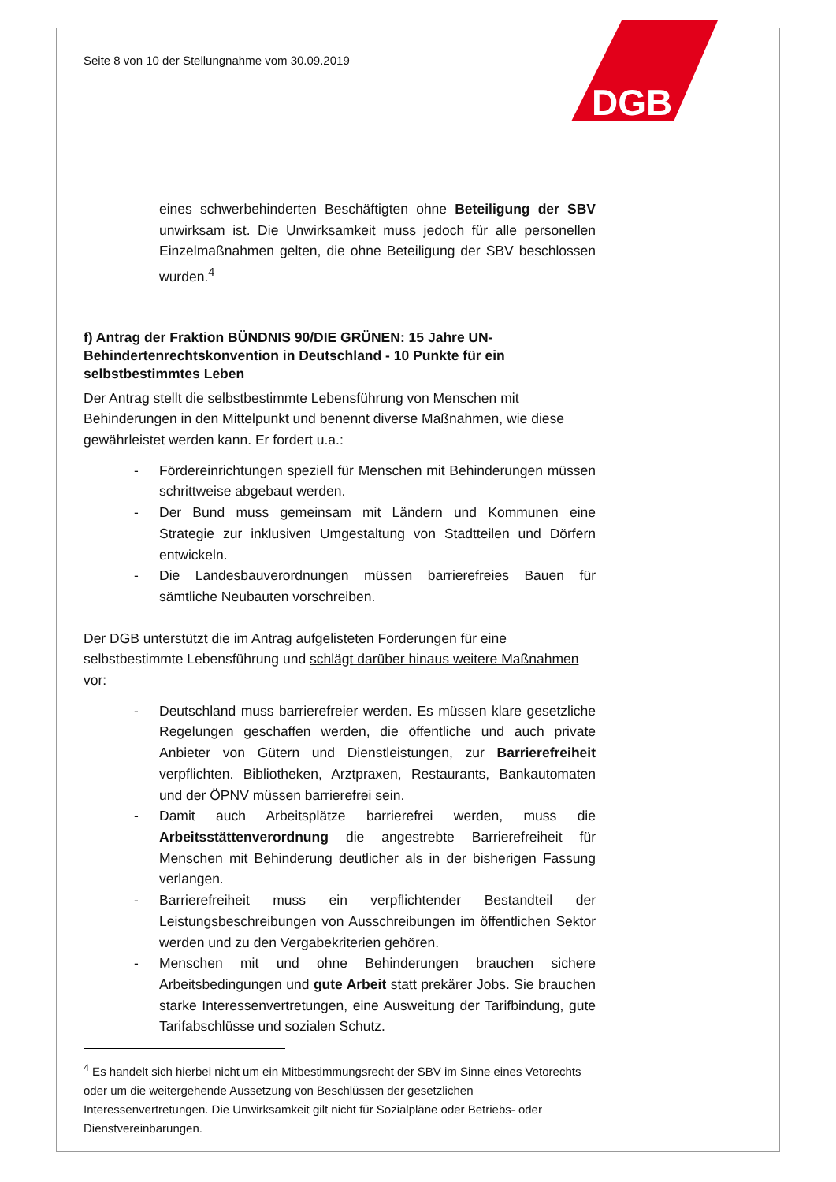DGB
Seite 8 von 10 der Stellungnahme vom 30.09.2019
eines schwerbehinderten Beschäftigten ohne Beteiligung der SBV unwirksam ist. Die Unwirksamkeit muss jedoch für alle personellen Einzelmaßnahmen gelten, die ohne Beteiligung der SBV beschlossen wurden.<sup>4</sup>
f) Antrag der Fraktion BÜNDNIS 90/DIE GRÜNEN: 15 Jahre UN-Behindertenrechtskonvention in Deutschland - 10 Punkte für ein selbstbestimmtes Leben
Der Antrag stellt die selbstbestimmte Lebensführung von Menschen mit Behinderungen in den Mittelpunkt und benennt diverse Maßnahmen, wie diese gewährleistet werden kann. Er fordert u.a.:
- Fördereinrichtungen speziell für Menschen mit Behinderungen müssen schrittweise abgebaut werden.
- Der Bund muss gemeinsam mit Ländern und Kommunen eine Strategie zur inklusiven Umgestaltung von Stadtteilen und Dörfern entwickeln.
- Die Landesbauverordnungen müssen barrierefreies Bauen für sämtliche Neubauten vorschreiben.
Der DGB unterstützt die im Antrag aufgelisteten Forderungen für eine selbstbestimmte Lebensführung und schlägt darüber hinaus weitere Maßnahmen vor:
- Deutschland muss barrierefreier werden. Es müssen klare gesetzliche Regelungen geschaffen werden, die öffentliche und auch private Anbieter von Gütern und Dienstleistungen, zur Barrierefreiheit verpflichten. Bibliotheken, Arztpraxen, Restaurants, Bankautomaten und der ÖPNV müssen barrierefrei sein.
- Damit auch Arbeitsplätze barrierefrei werden, muss die Arbeitsstättenverordnung die angestrebte Barrierefreiheit für Menschen mit Behinderung deutlicher als in der bisherigen Fassung verlangen.
- Barrierefreiheit muss ein verpflichtender Bestandteil der Leistungsbeschreibungen von Ausschreibungen im öffentlichen Sektor werden und zu den Vergabekriterien gehören.
- Menschen mit und ohne Behinderungen brauchen sichere Arbeitsbedingungen und gute Arbeit statt prekärer Jobs. Sie brauchen starke Interessenvertretungen, eine Ausweitung der Tarifbindung, gute Tarifabschlüsse und sozialen Schutz.
<sup>4</sup> Es handelt sich hierbei nicht um ein Mitbestimmungsrecht der SBV im Sinne eines Vetorechts oder um die weitergehende Aussetzung von Beschlüssen der gesetzlichen Interessenvertretungen. Die Unwirksamkeit gilt nicht für Sozialpläne oder Betriebs- oder Dienstvereinbarungen.